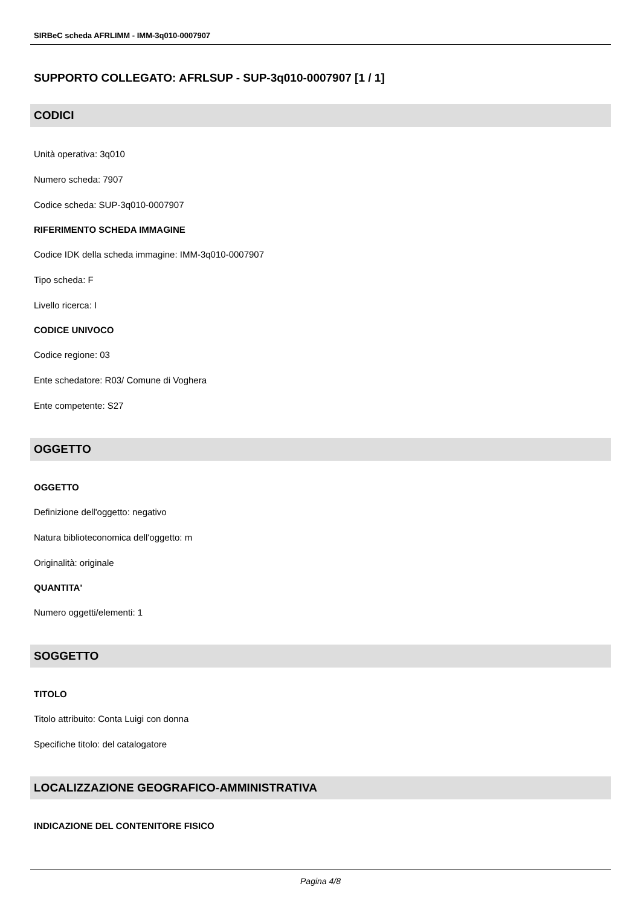SIRBeC scheda AFRLIMM - IMM-3q010-0007907
SUPPORTO COLLEGATO: AFRLSUP - SUP-3q010-0007907 [1 / 1]
CODICI
Unità operativa: 3q010
Numero scheda: 7907
Codice scheda: SUP-3q010-0007907
RIFERIMENTO SCHEDA IMMAGINE
Codice IDK della scheda immagine: IMM-3q010-0007907
Tipo scheda: F
Livello ricerca: I
CODICE UNIVOCO
Codice regione: 03
Ente schedatore: R03/ Comune di Voghera
Ente competente: S27
OGGETTO
OGGETTO
Definizione dell'oggetto: negativo
Natura biblioteconomica dell'oggetto: m
Originalità: originale
QUANTITA'
Numero oggetti/elementi: 1
SOGGETTO
TITOLO
Titolo attribuito: Conta Luigi con donna
Specifiche titolo: del catalogatore
LOCALIZZAZIONE GEOGRAFICO-AMMINISTRATIVA
INDICAZIONE DEL CONTENITORE FISICO
Pagina 4/8